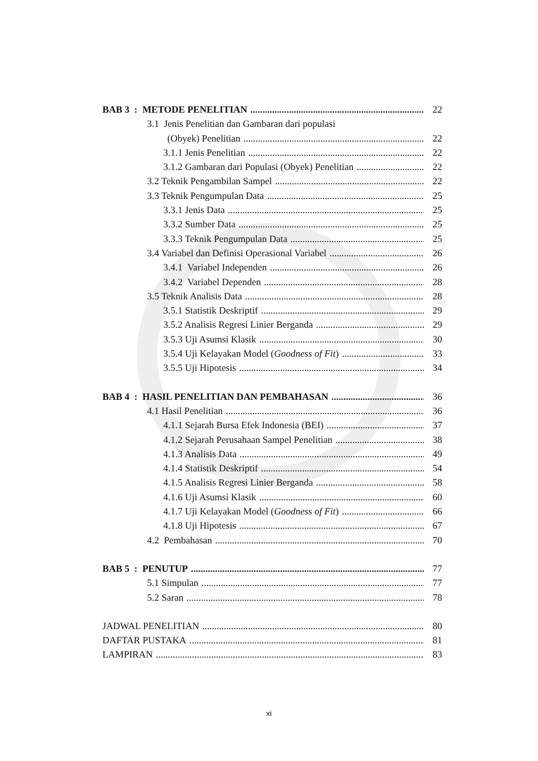BAB 3 : METODE PENELITIAN 22
3.1 Jenis Penelitian dan Gambaran dari populasi
(Obyek) Penelitian 22
3.1.1 Jenis Penelitian 22
3.1.2 Gambaran dari Populasi (Obyek) Penelitian 22
3.2 Teknik Pengambilan Sampel 22
3.3 Teknik Pengumpulan Data 25
3.3.1 Jenis Data 25
3.3.2 Sumber Data 25
3.3.3 Teknik Pengumpulan Data 25
3.4 Variabel dan Definisi Operasional Variabel 26
3.4.1 Variabel Independen 26
3.4.2 Variabel Dependen 28
3.5 Teknik Analisis Data 28
3.5.1 Statistik Deskriptif 29
3.5.2 Analisis Regresi Linier Berganda 29
3.5.3 Uji Asumsi Klasik 30
3.5.4 Uji Kelayakan Model (Goodness of Fit) 33
3.5.5 Uji Hipotesis 34
BAB 4 : HASIL PENELITIAN DAN PEMBAHASAN 36
4.1 Hasil Penelitian 36
4.1.1 Sejarah Bursa Efek Indonesia (BEI) 37
4.1.2 Sejarah Perusahaan Sampel Penelitian 38
4.1.3 Analisis Data 49
4.1.4 Statistik Deskriptif 54
4.1.5 Analisis Regresi Linier Berganda 58
4.1.6 Uji Asumsi Klasik 60
4.1.7 Uji Kelayakan Model (Goodness of Fit) 66
4.1.8 Uji Hipotesis 67
4.2 Pembahasan 70
BAB 5 : PENUTUP 77
5.1 Simpulan 77
5.2 Saran 78
JADWAL PENELITIAN 80
DAFTAR PUSTAKA 81
LAMPIRAN 83
xi